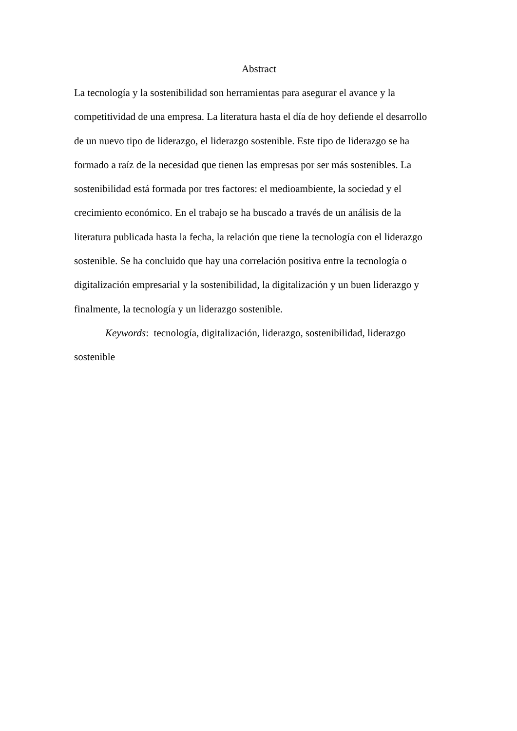Abstract
La tecnología y la sostenibilidad son herramientas para asegurar el avance y la
competitividad de una empresa. La literatura hasta el día de hoy defiende el desarrollo
de un nuevo tipo de liderazgo, el liderazgo sostenible. Este tipo de liderazgo se ha
formado a raíz de la necesidad que tienen las empresas por ser más sostenibles. La
sostenibilidad está formada por tres factores: el medioambiente, la sociedad y el
crecimiento económico. En el trabajo se ha buscado a través de un análisis de la
literatura publicada hasta la fecha, la relación que tiene la tecnología con el liderazgo
sostenible. Se ha concluido que hay una correlación positiva entre la tecnología o
digitalización empresarial y la sostenibilidad, la digitalización y un buen liderazgo y
finalmente, la tecnología y un liderazgo sostenible.
Keywords: tecnología, digitalización, liderazgo, sostenibilidad, liderazgo
sostenible